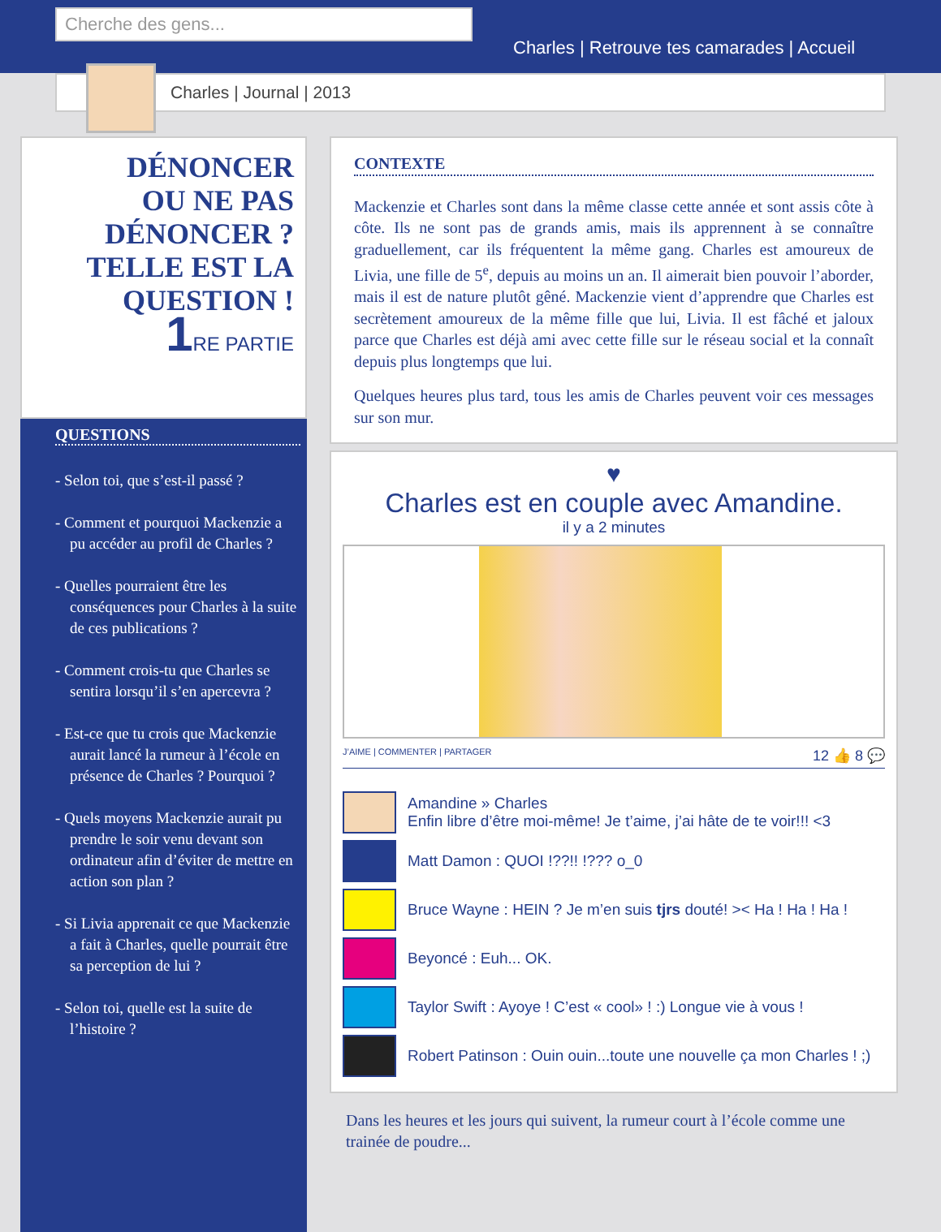Cherche des gens...
Charles | Retrouve tes camarades | Accueil
Charles | Journal | 2013
DÉNONCER
OU NE PAS
DÉNONCER ?
TELLE EST LA
QUESTION !
1 RE PARTIE
QUESTIONS
- Selon toi, que s’est-il passé ?
- Comment et pourquoi Mackenzie a pu accéder au profil de Charles ?
- Quelles pourraient être les conséquences pour Charles à la suite de ces publications ?
- Comment crois-tu que Charles se sentira lorsqu’il s’en apercevra ?
- Est-ce que tu crois que Mackenzie aurait lancé la rumeur à l’école en présence de Charles ? Pourquoi ?
- Quels moyens Mackenzie aurait pu prendre le soir venu devant son ordinateur afin d’éviter de mettre en action son plan ?
- Si Livia apprenait ce que Mackenzie a fait à Charles, quelle pourrait être sa perception de lui ?
- Selon toi, quelle est la suite de l’histoire ?
CONTEXTE
Mackenzie et Charles sont dans la même classe cette année et sont assis côte à côte. Ils ne sont pas de grands amis, mais ils apprennent à se connaître graduellement, car ils fréquentent la même gang. Charles est amoureux de Livia, une fille de 5<sup>e</sup>, depuis au moins un an. Il aimerait bien pouvoir l’aborder, mais il est de nature plutôt gêné. Mackenzie vient d’apprendre que Charles est secrètement amoureux de la même fille que lui, Livia. Il est fâché et jaloux parce que Charles est déjà ami avec cette fille sur le réseau social et la connaît depuis plus longtemps que lui.
Quelques heures plus tard, tous les amis de Charles peuvent voir ces messages sur son mur.
♥
Charles est en couple avec Amandine.
il y a 2 minutes
J’AIME | COMMENTER | PARTAGER 12 👍 8 💬
Amandine » Charles
Enfin libre d’être moi-même! Je t’aime, j’ai hâte de te voir!!! <3
Matt Damon : QUOI !??!! !??? o_0
Bruce Wayne : HEIN ? Je m’en suis tjrs douté! >< Ha ! Ha ! Ha !
Beyoncé : Euh... OK.
Taylor Swift : Ayoye ! C’est « cool» ! :) Longue vie à vous !
Robert Patinson : Ouin ouin...toute une nouvelle ça mon Charles ! ;)
Dans les heures et les jours qui suivent, la rumeur court à l’école comme une trainée de poudre...